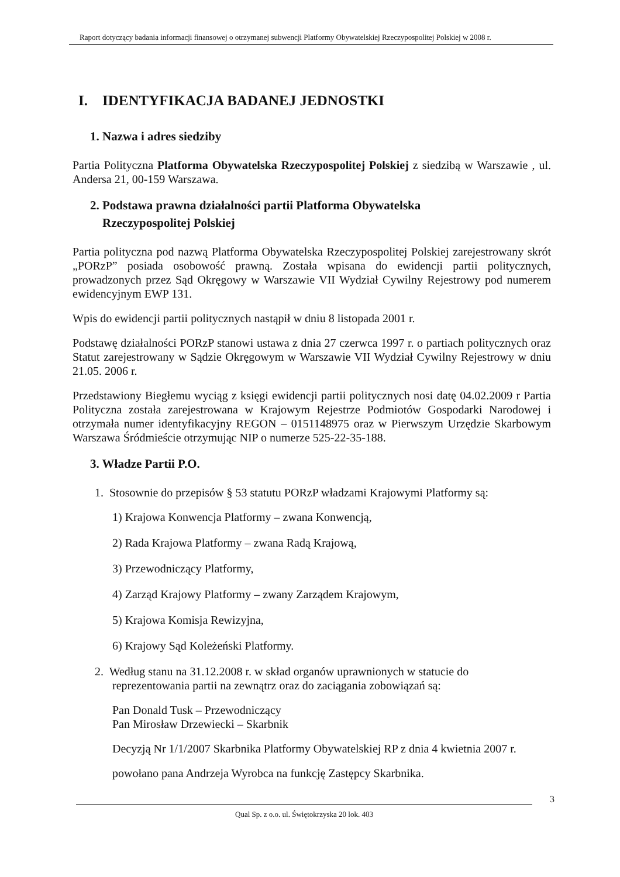Raport dotyczący badania informacji finansowej o otrzymanej subwencji Platformy Obywatelskiej Rzeczypospolitej Polskiej w 2008 r.
I. IDENTYFIKACJA BADANEJ JEDNOSTKI
1. Nazwa i adres siedziby
Partia Polityczna Platforma Obywatelska Rzeczypospolitej Polskiej z siedzibą w Warszawie , ul. Andersa 21, 00-159 Warszawa.
2. Podstawa prawna działalności partii Platforma Obywatelska
Rzeczypospolitej Polskiej
Partia polityczna pod nazwą Platforma Obywatelska Rzeczypospolitej Polskiej zarejestrowany skrót „PORzP” posiada osobowość prawną. Została wpisana do ewidencji partii politycznych, prowadzonych przez Sąd Okręgowy w Warszawie VII Wydział Cywilny Rejestrowy pod numerem ewidencyjnym EWP 131.
Wpis do ewidencji partii politycznych nastąpił w dniu 8 listopada 2001 r.
Podstawę działalności PORzP stanowi ustawa z dnia 27 czerwca 1997 r. o partiach politycznych oraz Statut zarejestrowany w Sądzie Okręgowym w Warszawie VII Wydział Cywilny Rejestrowy w dniu 21.05. 2006 r.
Przedstawiony Biegłemu wyciąg z księgi ewidencji partii politycznych nosi datę 04.02.2009 r Partia Polityczna została zarejestrowana w Krajowym Rejestrze Podmiotów Gospodarki Narodowej i otrzymała numer identyfikacyjny REGON – 0151148975 oraz w Pierwszym Urzędzie Skarbowym Warszawa Śródmieście otrzymując NIP o numerze 525-22-35-188.
3. Władze Partii P.O.
1. Stosownie do przepisów § 53 statutu PORzP władzami Krajowymi Platformy są:
1) Krajowa Konwencja Platformy – zwana Konwencją,
2) Rada Krajowa Platformy – zwana Radą Krajową,
3) Przewodniczący Platformy,
4) Zarząd Krajowy Platformy – zwany Zarządem Krajowym,
5) Krajowa Komisja Rewizyjna,
6) Krajowy Sąd Koleżeński Platformy.
2. Według stanu na 31.12.2008 r. w skład organów uprawnionych w statucie do
reprezentowania partii na zewnątrz oraz do zaciągania zobowiązań są:
Pan Donald Tusk – Przewodniczący
Pan Mirosław Drzewiecki – Skarbnik
Decyzją Nr 1/1/2007 Skarbnika Platformy Obywatelskiej RP z dnia 4 kwietnia 2007 r.
powołano pana Andrzeja Wyrobca na funkcję Zastępcy Skarbnika.
3
Qual Sp. z o.o. ul. Świętokrzyska 20 lok. 403